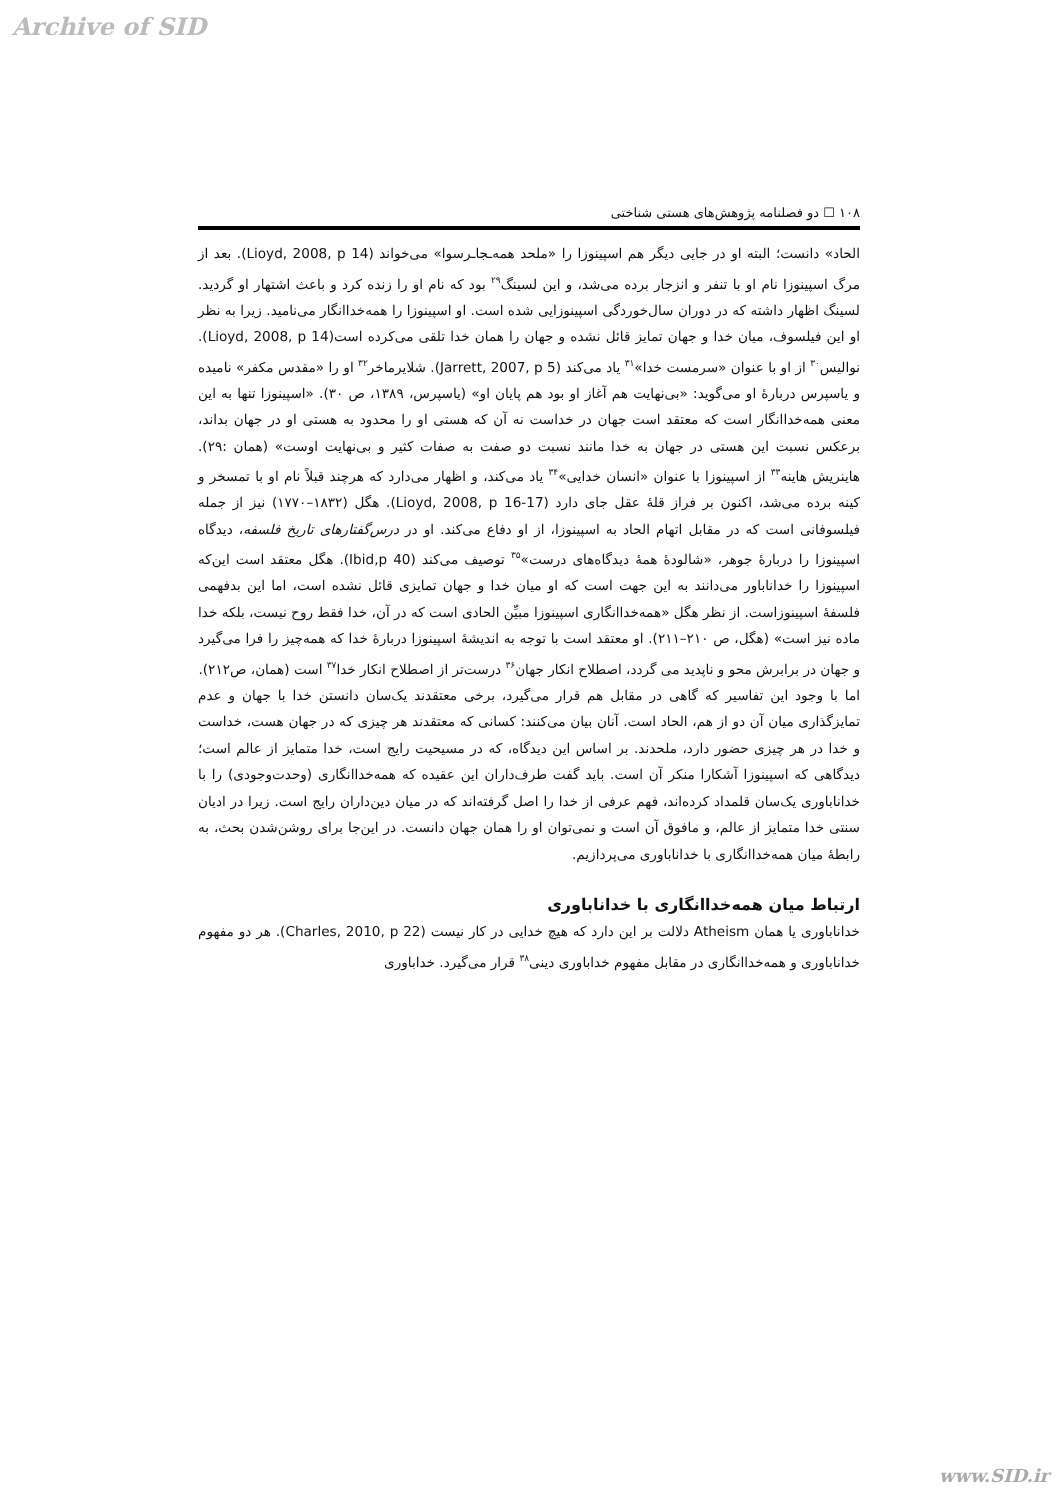Archive of SID
۱۰۸ ☐ دو فصلنامه پژوهش‌های هستی شناختی
الحاد» دانست؛ البته او در جایی دیگر هم اسپینوزا را «ملحد همه‌ـجاـرسوا» می‌خواند (Lioyd, 2008, p 14). بعد از مرگ اسپینوزا نام او با تنفر و انزجار برده می‌شد، و این لسینگ<sup>۲۹</sup> بود که نام او را زنده کرد و باعث اشتهار او گردید. لسینگ اظهار داشته که در دوران سال‌خوردگی اسپینوزایی شده است. او اسپینوزا را همه‌خداانگار می‌نامید. زیرا به نظر او این فیلسوف، میان خدا و جهان تمایز قائل نشده و جهان را همان خدا تلقی می‌کرده است(Lioyd, 2008, p 14). نوالیس<sup>۳۰</sup> از او با عنوان «سرمست خدا»<sup>۳۱</sup> یاد می‌کند (Jarrett, 2007, p 5). شلایرماخر<sup>۳۲</sup> او را «مقدس مکفر» نامیده و یاسپرس دربارهٔ او می‌گوید: «بی‌نهایت هم آغاز او بود هم پایان او» (یاسپرس، ۱۳۸۹، ص ۳۰). «اسپینوزا تنها به این معنی همه‌خداانگار است که معتقد است جهان در خداست نه آن که هستی او را محدود به هستی او در جهان بداند، برعکس نسبت این هستی در جهان به خدا مانند نسبت دو صفت به صفات کثیر و بی‌نهایت اوست» (همان :۲۹). هاینریش هاینه<sup>۳۳</sup> از اسپینوزا با عنوان «انسان خدایی»<sup>۳۴</sup> یاد می‌کند، و اظهار می‌دارد که هرچند قبلاً نام او با تمسخر و کینه برده می‌شد، اکنون بر فراز قلهٔ عقل جای دارد (Lioyd, 2008, p 16-17). هگل (۱۸۳۲–۱۷۷۰) نیز از جمله فیلسوفانی است که در مقابل اتهام الحاد به اسپینوزا، از او دفاع می‌کند. او در درس‌گفتارهای تاریخ فلسفه، دیدگاه اسپینوزا را دربارهٔ جوهر، «شالودهٔ همهٔ دیدگاه‌های درست»<sup>۳۵</sup> توصیف می‌کند (Ibid,p 40). هگل معتقد است این‌که اسپینوزا را خداناباور می‌دانند به این جهت است که او میان خدا و جهان تمایزی قائل نشده است، اما این بدفهمی فلسفهٔ اسپینوزاست. از نظر هگل «همه‌خداانگاری اسپینوزا مبیِّن الحادی است که در آن، خدا فقط روح نیست، بلکه خدا ماده نیز است» (هگل، ص ۲۱۰–۲۱۱). او معتقد است با توجه به اندیشهٔ اسپینوزا دربارهٔ خدا که همه‌چیز را فرا می‌گیرد و جهان در برابرش محو و ناپدید می گردد، اصطلاح انکار جهان<sup>۳۶</sup> درست‌تر از اصطلاح انکار خدا<sup>۳۷</sup> است (همان، ص۲۱۲).
اما با وجود این تفاسیر که گاهی در مقابل هم قرار می‌گیرد، برخی معتقدند یک‌سان دانستن خدا با جهان و عدم تمایزگذاری میان آن دو از هم، الحاد است. آنان بیان می‌کنند: کسانی که معتقدند هر چیزی که در جهان هست، خداست و خدا در هر چیزی حضور دارد، ملحدند. بر اساس این دیدگاه، که در مسیحیت رایج است، خدا متمایز از عالم است؛ دیدگاهی که اسپینوزا آشکارا منکر آن است. باید گفت طرف‌داران این عقیده که همه‌خداانگاری (وحدت‌وجودی) را با خداناباوری یک‌سان قلمداد کرده‌اند، فهم عرفی از خدا را اصل گرفته‌اند که در میان دین‌داران رایج است. زیرا در ادیان سنتی خدا متمایز از عالم، و مافوق آن است و نمی‌توان او را همان جهان دانست. در این‌جا برای روشن‌شدن بحث، به رابطهٔ میان همه‌خداانگاری با خداناباوری می‌پردازیم.
ارتباط میان همه‌خداانگاری با خداناباوری
خداناباوری یا همان Atheism دلالت بر این دارد که هیچ خدایی در کار نیست (Charles, 2010, p 22). هر دو مفهوم خداناباوری و همه‌خداانگاری در مقابل مفهوم خداباوری دینی<sup>۳۸</sup> قرار می‌گیرد. خداباوری
www.SID.ir